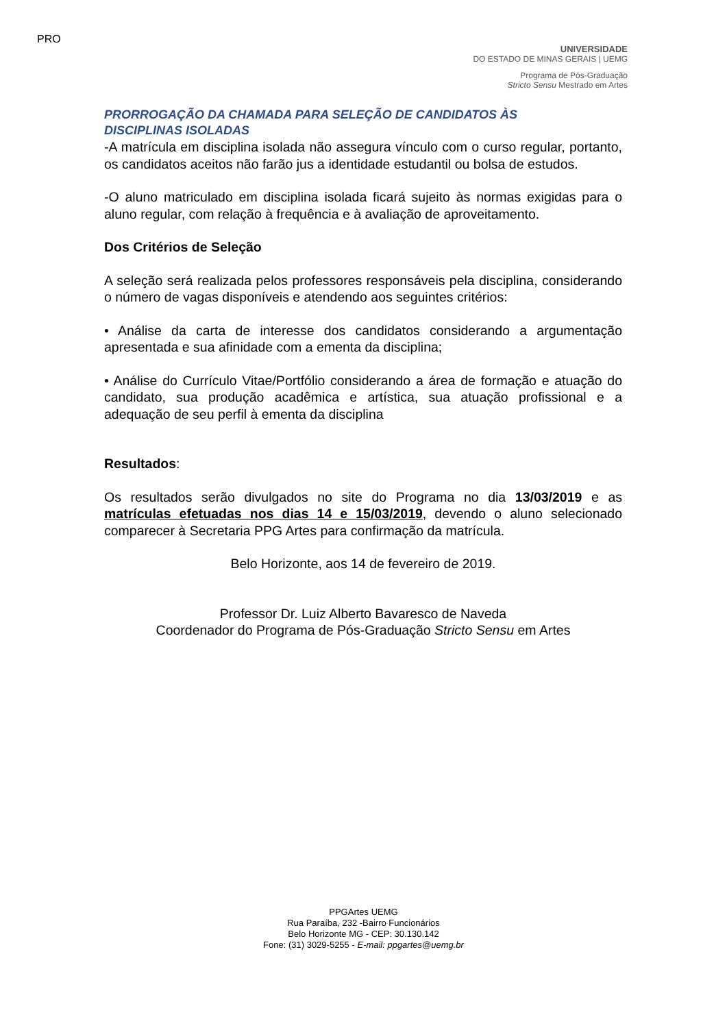PRO
UNIVERSIDADE
DO ESTADO DE MINAS GERAIS | UEMG
Programa de Pós-Graduação
Stricto Sensu Mestrado em Artes
PRORROGAÇÃO DA CHAMADA PARA SELEÇÃO DE CANDIDATOS ÀS
DISCIPLINAS ISOLADAS
-A matrícula em disciplina isolada não assegura vínculo com o curso regular, portanto, os candidatos aceitos não farão jus a identidade estudantil ou bolsa de estudos.
-O aluno matriculado em disciplina isolada ficará sujeito às normas exigidas para o aluno regular, com relação à frequência e à avaliação de aproveitamento.
Dos Critérios de Seleção
A seleção será realizada pelos professores responsáveis pela disciplina, considerando o número de vagas disponíveis e atendendo aos seguintes critérios:
• Análise da carta de interesse dos candidatos considerando a argumentação apresentada e sua afinidade com a ementa da disciplina;
• Análise do Currículo Vitae/Portfólio considerando a área de formação e atuação do candidato, sua produção acadêmica e artística, sua atuação profissional e a adequação de seu perfil à ementa da disciplina
Resultados:
Os resultados serão divulgados no site do Programa no dia 13/03/2019 e as matrículas efetuadas nos dias 14 e 15/03/2019, devendo o aluno selecionado comparecer à Secretaria PPG Artes para confirmação da matrícula.
Belo Horizonte, aos 14 de fevereiro de 2019.
Professor Dr. Luiz Alberto Bavaresco de Naveda
Coordenador do Programa de Pós-Graduação Stricto Sensu em Artes
PPGArtes UEMG
Rua Paraíba, 232 -Bairro Funcionários
Belo Horizonte MG - CEP: 30.130.142
Fone: (31) 3029-5255 - E-mail: ppgartes@uemg.br